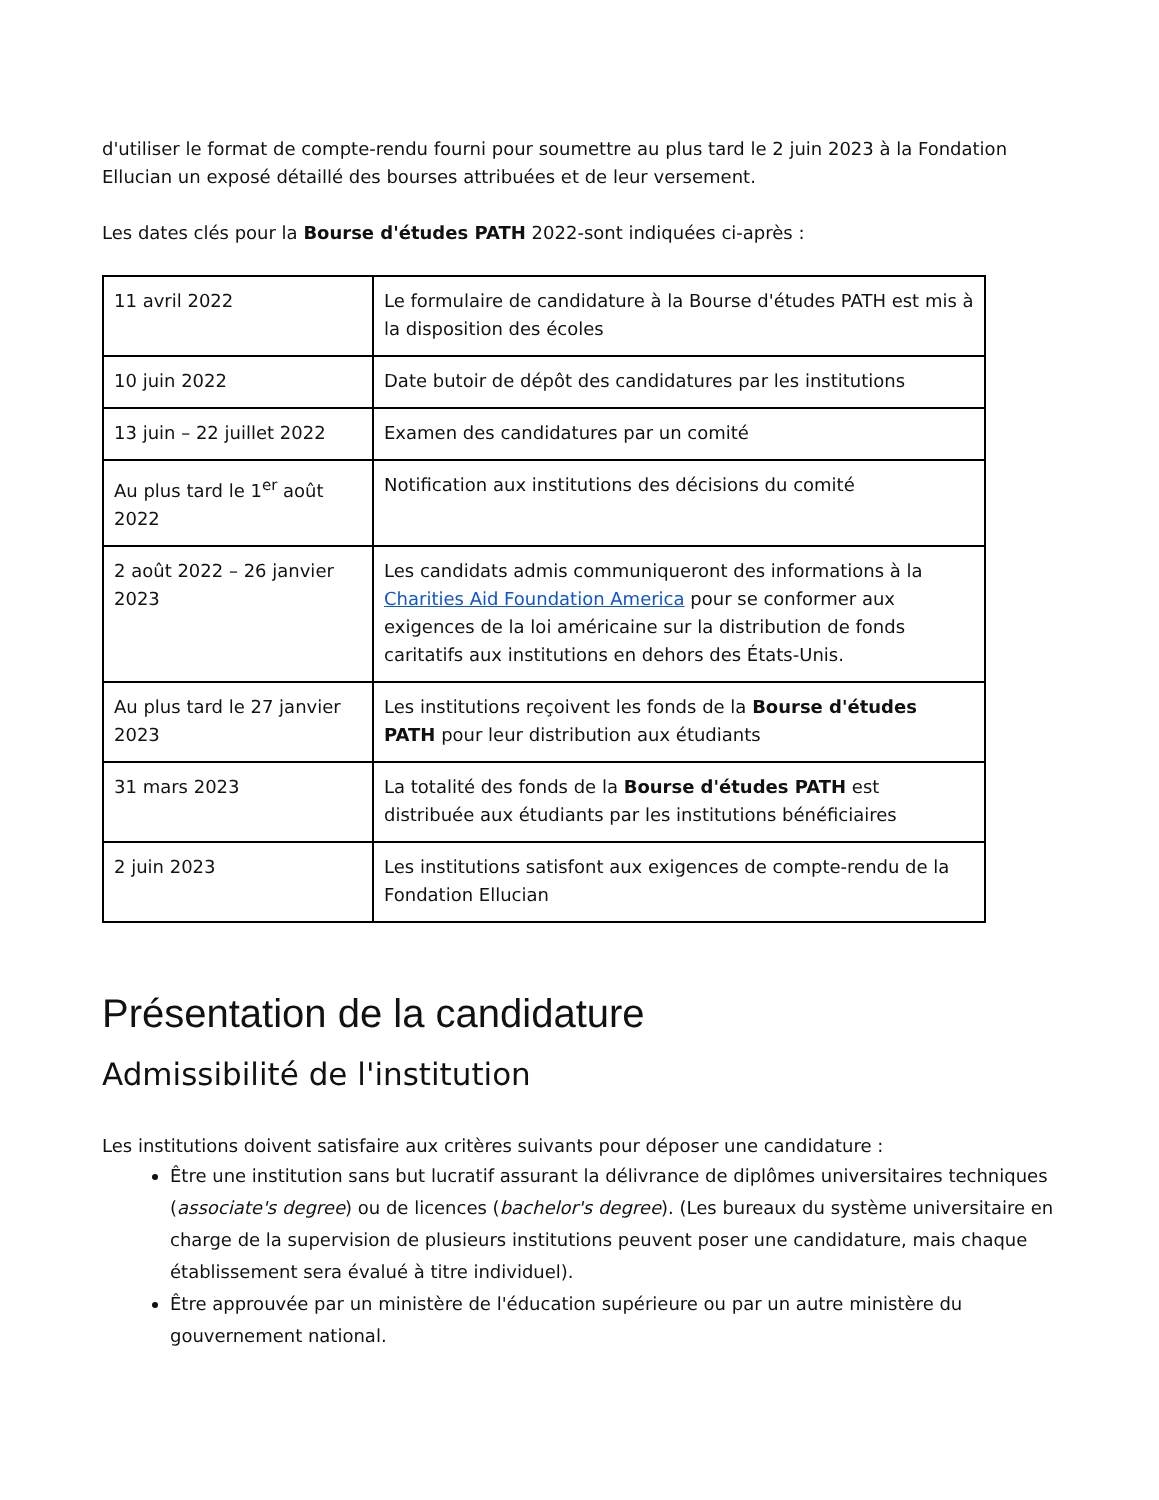d'utiliser le format de compte-rendu fourni pour soumettre au plus tard le 2 juin 2023 à la Fondation Ellucian un exposé détaillé des bourses attribuées et de leur versement.
Les dates clés pour la Bourse d'études PATH 2022-sont indiquées ci-après :
| 11 avril 2022 | Le formulaire de candidature à la Bourse d'études PATH est mis à la disposition des écoles |
| 10 juin 2022 | Date butoir de dépôt des candidatures par les institutions |
| 13 juin – 22 juillet 2022 | Examen des candidatures par un comité |
| Au plus tard le 1<sup>er</sup> août 2022 | Notification aux institutions des décisions du comité |
| 2 août 2022 – 26 janvier 2023 | Les candidats admis communiqueront des informations à la Charities Aid Foundation America pour se conformer aux exigences de la loi américaine sur la distribution de fonds caritatifs aux institutions en dehors des États-Unis. |
| Au plus tard le 27 janvier 2023 | Les institutions reçoivent les fonds de la Bourse d'études PATH pour leur distribution aux étudiants |
| 31 mars 2023 | La totalité des fonds de la Bourse d'études PATH est distribuée aux étudiants par les institutions bénéficiaires |
| 2 juin 2023 | Les institutions satisfont aux exigences de compte-rendu de la Fondation Ellucian |
Présentation de la candidature
Admissibilité de l'institution
Les institutions doivent satisfaire aux critères suivants pour déposer une candidature :
Être une institution sans but lucratif assurant la délivrance de diplômes universitaires techniques (associate's degree) ou de licences (bachelor's degree). (Les bureaux du système universitaire en charge de la supervision de plusieurs institutions peuvent poser une candidature, mais chaque établissement sera évalué à titre individuel).
Être approuvée par un ministère de l'éducation supérieure ou par un autre ministère du gouvernement national.